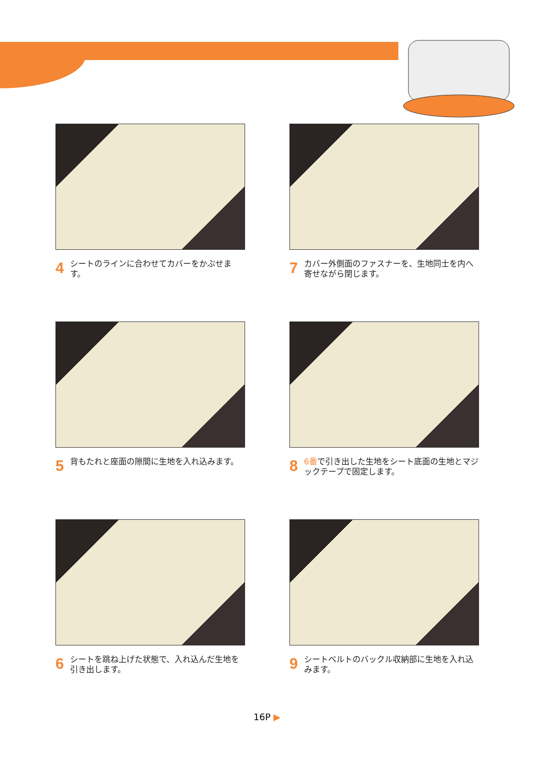4 シートのラインに合わせてカバーをかぶせます。
7 カバー外側面のファスナーを、生地同士を内へ寄せながら閉じます。
5 背もたれと座面の隙間に生地を入れ込みます。
8 6番で引き出した生地をシート底面の生地とマジックテープで固定します。
6 シートを跳ね上げた状態で、入れ込んだ生地を引き出します。
9 シートベルトのバックル収納部に生地を入れ込みます。
16P ▶